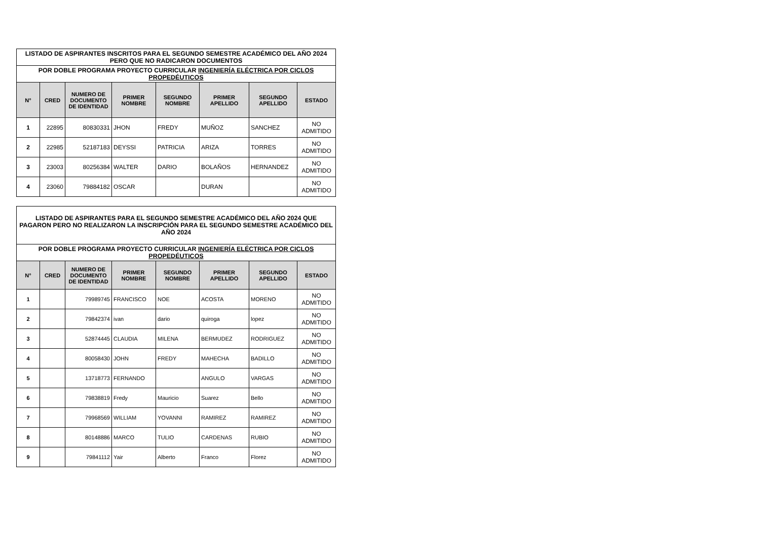| LISTADO DE ASPIRANTES INSCRITOS PARA EL SEGUNDO SEMESTRE ACADÉMICO DEL AÑO 2024 PERO QUE NO RADICARON DOCUMENTOS | | | | | | | |
| POR DOBLE PROGRAMA PROYECTO CURRICULAR INGENIERÍA ELÉCTRICA POR CICLOS PROPEDÉUTICOS | | | | | | | |
| N° | CRED | NUMERO DE DOCUMENTO DE IDENTIDAD | PRIMER NOMBRE | SEGUNDO NOMBRE | PRIMER APELLIDO | SEGUNDO APELLIDO | ESTADO |
| 1 | 22895 | 80830331 | JHON | FREDY | MUÑOZ | SANCHEZ | NO ADMITIDO |
| 2 | 22985 | 52187183 | DEYSSI | PATRICIA | ARIZA | TORRES | NO ADMITIDO |
| 3 | 23003 | 80256384 | WALTER | DARIO | BOLAÑOS | HERNANDEZ | NO ADMITIDO |
| 4 | 23060 | 79884182 | OSCAR | | DURAN | | NO ADMITIDO |
| LISTADO DE ASPIRANTES PARA EL SEGUNDO SEMESTRE ACADÉMICO DEL AÑO 2024 QUE PAGARON PERO NO REALIZARON LA INSCRIPCIÓN PARA EL SEGUNDO SEMESTRE ACADÉMICO DEL AÑO 2024 | | | | | | | |
| POR DOBLE PROGRAMA PROYECTO CURRICULAR INGENIERÍA ELÉCTRICA POR CICLOS PROPEDÉUTICOS | | | | | | | |
| N° | CRED | NUMERO DE DOCUMENTO DE IDENTIDAD | PRIMER NOMBRE | SEGUNDO NOMBRE | PRIMER APELLIDO | SEGUNDO APELLIDO | ESTADO |
| 1 | | 79989745 | FRANCISCO | NOE | ACOSTA | MORENO | NO ADMITIDO |
| 2 | | 79842374 | ivan | dario | quiroga | lopez | NO ADMITIDO |
| 3 | | 52874445 | CLAUDIA | MILENA | BERMUDEZ | RODRIGUEZ | NO ADMITIDO |
| 4 | | 80058430 | JOHN | FREDY | MAHECHA | BADILLO | NO ADMITIDO |
| 5 | | 13718773 | FERNANDO | | ANGULO | VARGAS | NO ADMITIDO |
| 6 | | 79838819 | Fredy | Mauricio | Suarez | Bello | NO ADMITIDO |
| 7 | | 79968569 | WILLIAM | YOVANNI | RAMIREZ | RAMIREZ | NO ADMITIDO |
| 8 | | 80148886 | MARCO | TULIO | CARDENAS | RUBIO | NO ADMITIDO |
| 9 | | 79841112 | Yair | Alberto | Franco | Florez | NO ADMITIDO |